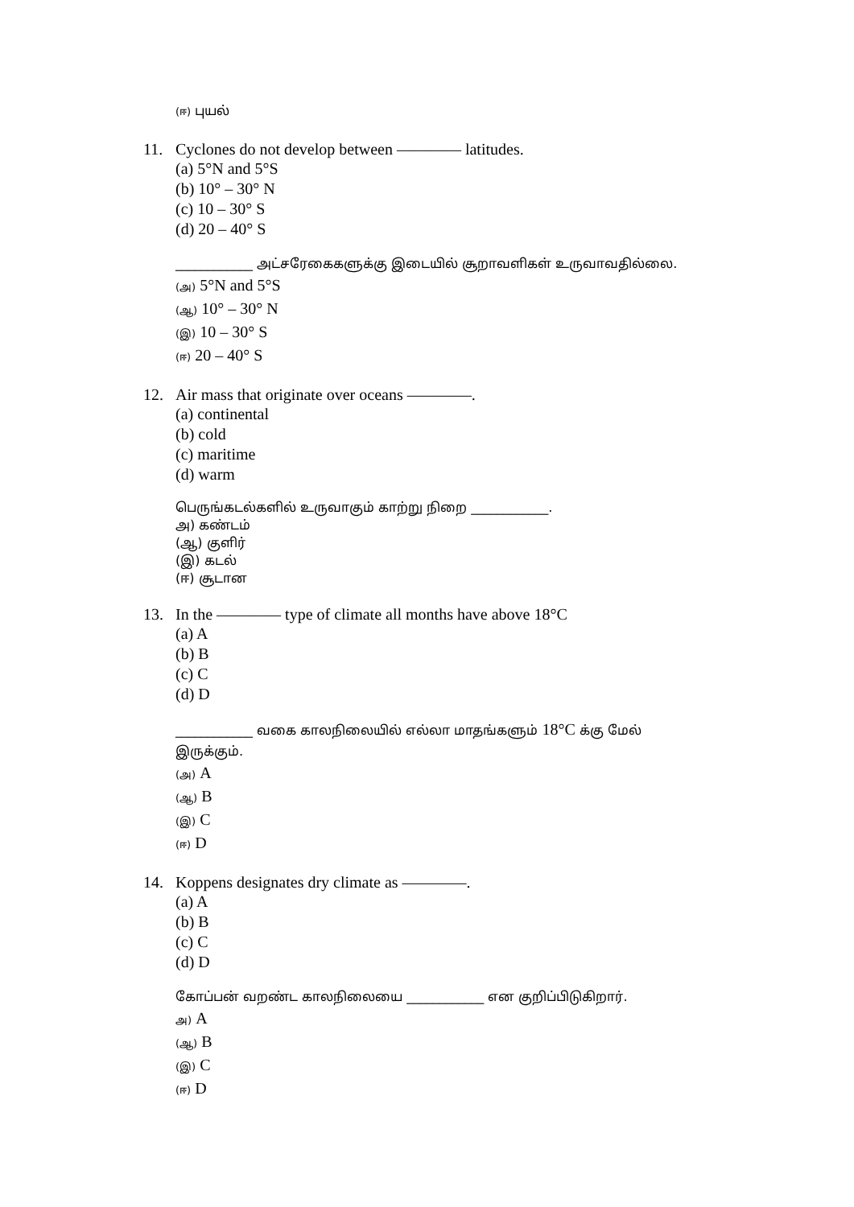(ஈ) புயல்
11. Cyclones do not develop between ———— latitudes.
(a) 5°N and 5°S
(b) 10° – 30° N
(c) 10 – 30° S
(d) 20 – 40° S
____________ அட்சரேகைகளுக்கு இடையில் சூறாவளிகள் உருவாவதில்லை.
(அ) 5°N and 5°S
(ஆ) 10° – 30° N
(இ) 10 – 30° S
(ஈ) 20 – 40° S
12. Air mass that originate over oceans ————.
(a) continental
(b) cold
(c) maritime
(d) warm
பெருங்கடல்களில் உருவாகும் காற்று நிறை ____________.
அ) கண்டம்
(ஆ) குளிர்
(இ) கடல்
(ஈ) சூடான
13. In the ———— type of climate all months have above 18°C
(a) A
(b) B
(c) C
(d) D
____________ வகை காலநிலையில் எல்லா மாதங்களும் 18°C க்கு மேல் இருக்கும்.
(அ) A
(ஆ) B
(இ) C
(ஈ) D
14. Koppens designates dry climate as ————.
(a) A
(b) B
(c) C
(d) D
கோப்பன் வறண்ட காலநிலையை ____________ என குறிப்பிடுகிறார்.
அ) A
(ஆ) B
(இ) C
(ஈ) D